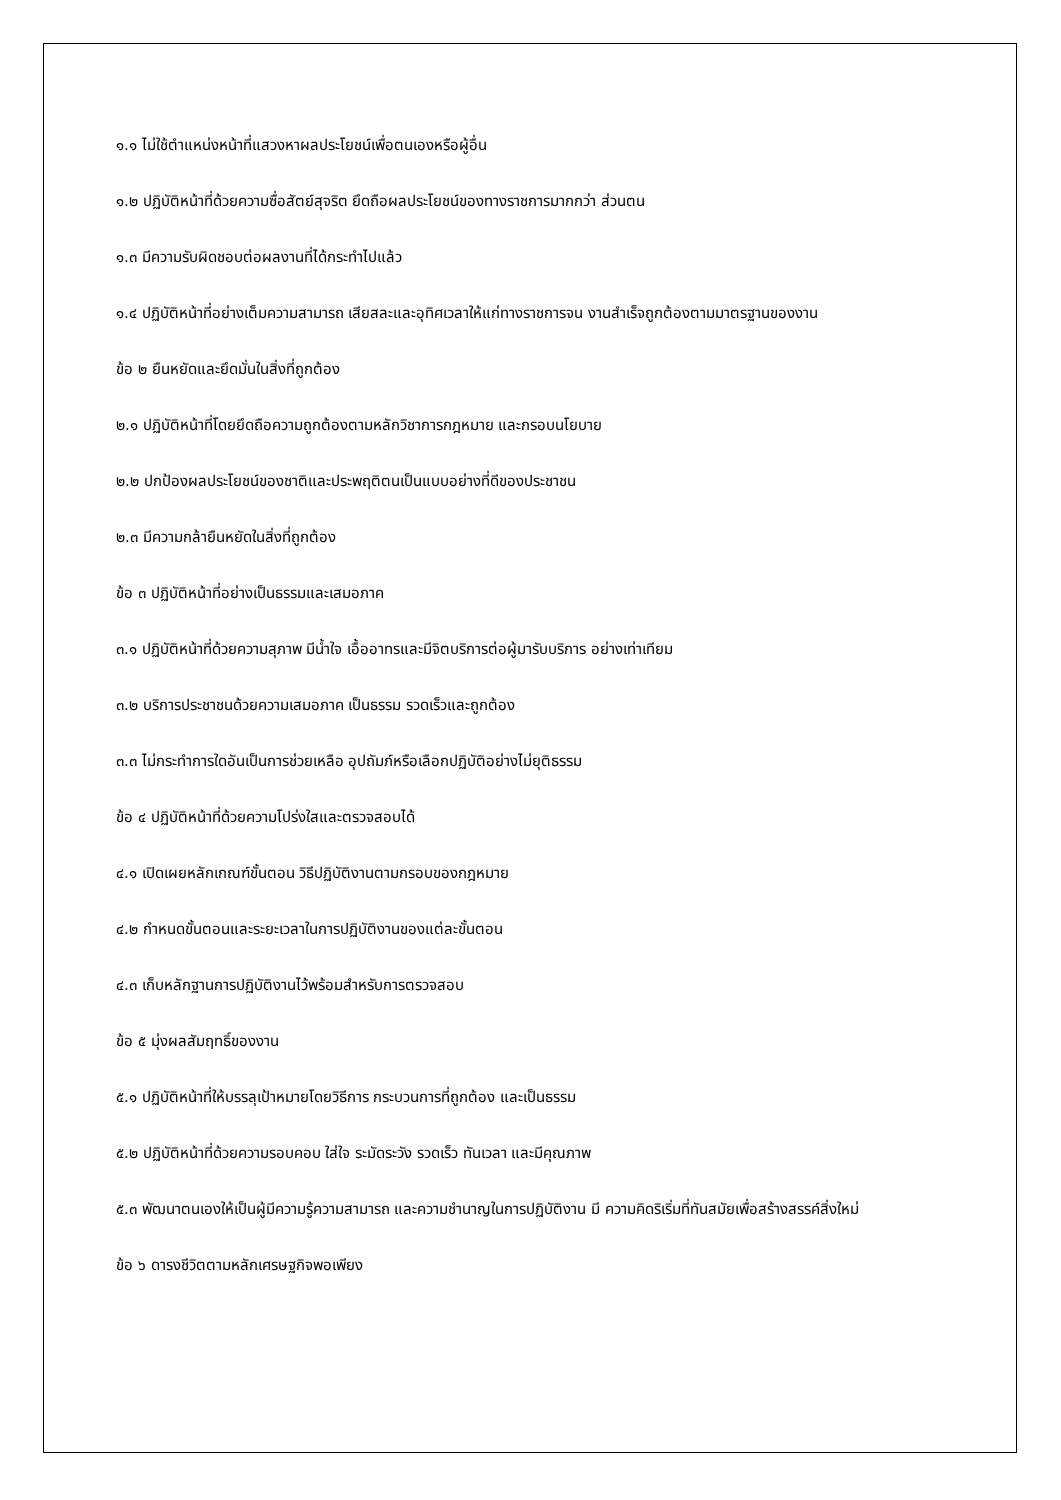๑.๑ ไม่ใช้ตำแหน่งหน้าที่แสวงหาผลประโยชน์เพื่อตนเองหรือผู้อื่น
๑.๒ ปฏิบัติหน้าที่ด้วยความซื่อสัตย์สุจริต ยึดถือผลประโยชน์ของทางราชการมากกว่า ส่วนตน
๑.๓ มีความรับผิดชอบต่อผลงานที่ได้กระทำไปแล้ว
๑.๔ ปฏิบัติหน้าที่อย่างเต็มความสามารถ เสียสละและอุทิศเวลาให้แก่ทางราชการจน งานสำเร็จถูกต้องตามมาตรฐานของงาน
ข้อ ๒ ยืนหยัดและยึดมั่นในสิ่งที่ถูกต้อง
๒.๑ ปฏิบัติหน้าที่โดยยึดถือความถูกต้องตามหลักวิชาการกฎหมาย และกรอบนโยบาย
๒.๒ ปกป้องผลประโยชน์ของชาติและประพฤติตนเป็นแบบอย่างที่ดีของประชาชน
๒.๓ มีความกล้ายืนหยัดในสิ่งที่ถูกต้อง
ข้อ ๓ ปฏิบัติหน้าที่อย่างเป็นธรรมและเสมอภาค
๓.๑ ปฏิบัติหน้าที่ด้วยความสุภาพ มีน้ำใจ เอื้ออาทรและมีจิตบริการต่อผู้มารับบริการ อย่างเท่าเทียม
๓.๒ บริการประชาชนด้วยความเสมอภาค เป็นธรรม รวดเร็วและถูกต้อง
๓.๓ ไม่กระทำการใดอันเป็นการช่วยเหลือ อุปถัมภ์หรือเลือกปฏิบัติอย่างไม่ยุติธรรม
ข้อ ๔ ปฏิบัติหน้าที่ด้วยความโปร่งใสและตรวจสอบได้
๔.๑ เปิดเผยหลักเกณฑ์ขั้นตอน วิธีปฏิบัติงานตามกรอบของกฎหมาย
๔.๒ กำหนดขั้นตอนและระยะเวลาในการปฏิบัติงานของแต่ละขั้นตอน
๔.๓ เก็บหลักฐานการปฏิบัติงานไว้พร้อมสำหรับการตรวจสอบ
ข้อ ๕ มุ่งผลสัมฤทธิ์ของงาน
๕.๑ ปฏิบัติหน้าที่ให้บรรลุเป้าหมายโดยวิธีการ กระบวนการที่ถูกต้อง และเป็นธรรม
๕.๒ ปฏิบัติหน้าที่ด้วยความรอบคอบ ใส่ใจ ระมัดระวัง รวดเร็ว ทันเวลา และมีคุณภาพ
๕.๓ พัฒนาตนเองให้เป็นผู้มีความรู้ความสามารถ และความชำนาญในการปฏิบัติงาน มี ความคิดริเริ่มที่ทันสมัยเพื่อสร้างสรรค์สิ่งใหม่
ข้อ ๖ ดารงชีวิตตามหลักเศรษฐกิจพอเพียง